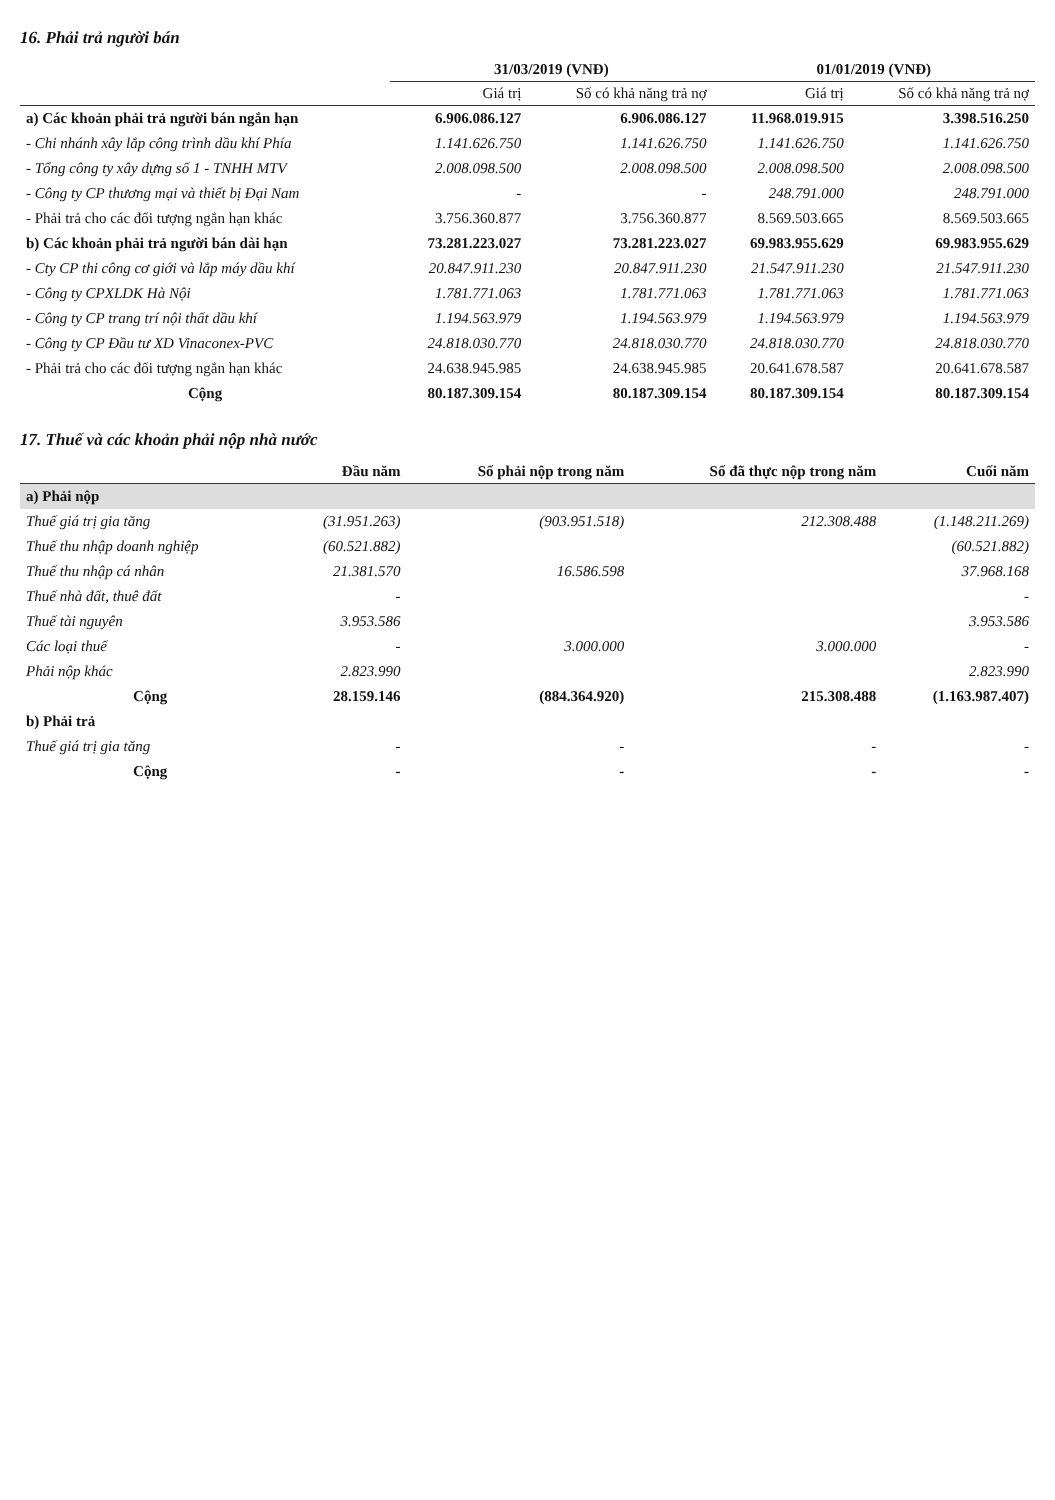16. Phải trả người bán
| | 31/03/2019 (VNĐ) | | 01/01/2019 (VNĐ) | |
| --- | --- | --- | --- | --- |
| | Giá trị | Số có khả năng trả nợ | Giá trị | Số có khả năng trả nợ |
| a) Các khoản phải trả người bán ngắn hạn | 6.906.086.127 | 6.906.086.127 | 11.968.019.915 | 3.398.516.250 |
| - Chi nhánh xây lắp công trình dầu khí Phía | 1.141.626.750 | 1.141.626.750 | 1.141.626.750 | 1.141.626.750 |
| - Tổng công ty xây dựng số 1 - TNHH MTV | 2.008.098.500 | 2.008.098.500 | 2.008.098.500 | 2.008.098.500 |
| - Công ty CP thương mại và thiết bị Đại Nam | - | - | 248.791.000 | 248.791.000 |
| - Phải trả cho các đối tượng ngắn hạn khác | 3.756.360.877 | 3.756.360.877 | 8.569.503.665 | 8.569.503.665 |
| b) Các khoản phải trả người bán dài hạn | 73.281.223.027 | 73.281.223.027 | 69.983.955.629 | 69.983.955.629 |
| - Cty CP thi công cơ giới và lắp máy dầu khí | 20.847.911.230 | 20.847.911.230 | 21.547.911.230 | 21.547.911.230 |
| - Công ty CPXLDK Hà Nội | 1.781.771.063 | 1.781.771.063 | 1.781.771.063 | 1.781.771.063 |
| - Công ty CP trang trí nội thất dầu khí | 1.194.563.979 | 1.194.563.979 | 1.194.563.979 | 1.194.563.979 |
| - Công ty CP Đầu tư XD Vinaconex-PVC | 24.818.030.770 | 24.818.030.770 | 24.818.030.770 | 24.818.030.770 |
| - Phải trả cho các đối tượng ngắn hạn khác | 24.638.945.985 | 24.638.945.985 | 20.641.678.587 | 20.641.678.587 |
| Cộng | 80.187.309.154 | 80.187.309.154 | 80.187.309.154 | 80.187.309.154 |
17. Thuế và các khoản phải nộp nhà nước
| | Đầu năm | Số phải nộp trong năm | Số đã thực nộp trong năm | Cuối năm |
| --- | --- | --- | --- | --- |
| a) Phải nộp | | | | |
| Thuế giá trị gia tăng | (31.951.263) | (903.951.518) | 212.308.488 | (1.148.211.269) |
| Thuế thu nhập doanh nghiệp | (60.521.882) | | | (60.521.882) |
| Thuế thu nhập cá nhân | 21.381.570 | 16.586.598 | | 37.968.168 |
| Thuế nhà đất, thuê đất | - | | | - |
| Thuế tài nguyên | 3.953.586 | | | 3.953.586 |
| Các loại thuế | - | 3.000.000 | 3.000.000 | - |
| Phải nộp khác | 2.823.990 | | | 2.823.990 |
| Cộng | 28.159.146 | (884.364.920) | 215.308.488 | (1.163.987.407) |
| b) Phải trả | | | | |
| Thuế giá trị gia tăng | - | - | - | - |
| Cộng | - | - | - | - |